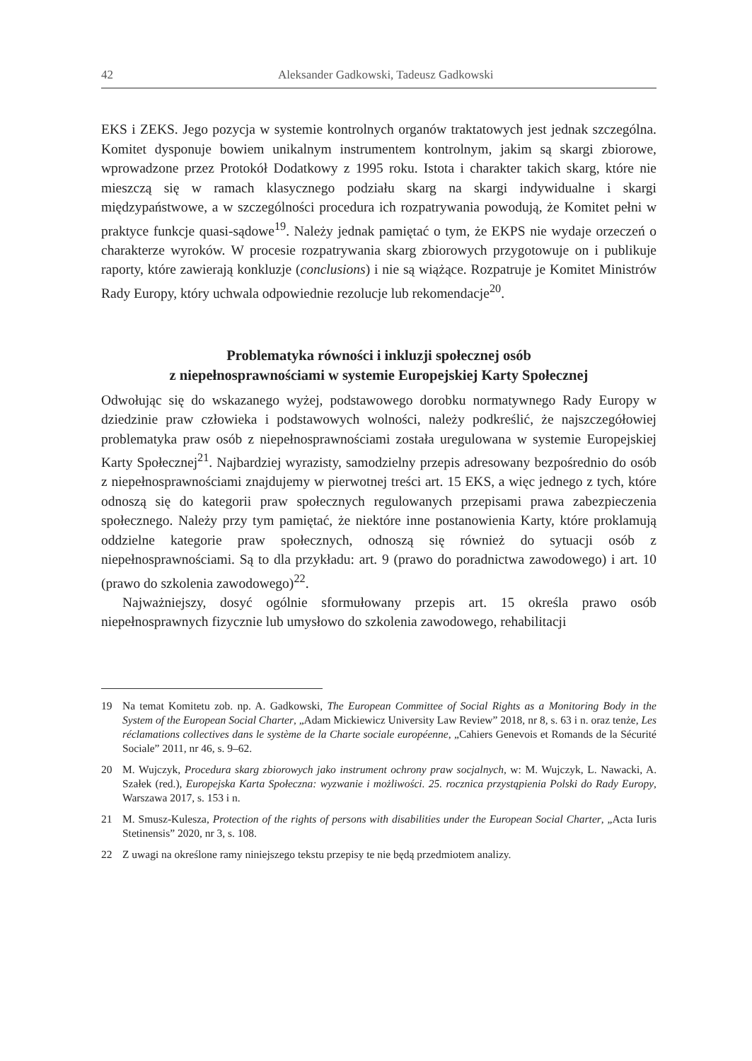42 Aleksander Gadkowski, Tadeusz Gadkowski
EKS i ZEKS. Jego pozycja w systemie kontrolnych organów traktatowych jest jednak szczególna. Komitet dysponuje bowiem unikalnym instrumentem kontrolnym, jakim są skargi zbiorowe, wprowadzone przez Protokół Dodatkowy z 1995 roku. Istota i charakter takich skarg, które nie mieszczą się w ramach klasycznego podziału skarg na skargi indywidualne i skargi międzypaństwowe, a w szczególności procedura ich rozpatrywania powodują, że Komitet pełni w praktyce funkcje quasi-sądowe<sup>19</sup>. Należy jednak pamiętać o tym, że EKPS nie wydaje orzeczeń o charakterze wyroków. W procesie rozpatrywania skarg zbiorowych przygotowuje on i publikuje raporty, które zawierają konkluzje (conclusions) i nie są wiążące. Rozpatruje je Komitet Ministrów Rady Europy, który uchwala odpowiednie rezolucje lub rekomendacje<sup>20</sup>.
Problematyka równości i inkluzji społecznej osób
z niepełnosprawnościami w systemie Europejskiej Karty Społecznej
Odwołując się do wskazanego wyżej, podstawowego dorobku normatywnego Rady Europy w dziedzinie praw człowieka i podstawowych wolności, należy podkreślić, że najszczegółowiej problematyka praw osób z niepełnosprawnościami została uregulowana w systemie Europejskiej Karty Społecznej<sup>21</sup>. Najbardziej wyrazisty, samodzielny przepis adresowany bezpośrednio do osób z niepełnosprawnościami znajdujemy w pierwotnej treści art. 15 EKS, a więc jednego z tych, które odnoszą się do kategorii praw społecznych regulowanych przepisami prawa zabezpieczenia społecznego. Należy przy tym pamiętać, że niektóre inne postanowienia Karty, które proklamują oddzielne kategorie praw społecznych, odnoszą się również do sytuacji osób z niepełnosprawnościami. Są to dla przykładu: art. 9 (prawo do poradnictwa zawodowego) i art. 10 (prawo do szkolenia zawodowego)<sup>22</sup>.
Najważniejszy, dosyć ogólnie sformułowany przepis art. 15 określa prawo osób niepełnosprawnych fizycznie lub umysłowo do szkolenia zawodowego, rehabilitacji
19 Na temat Komitetu zob. np. A. Gadkowski, The European Committee of Social Rights as a Monitoring Body in the System of the European Social Charter, „Adam Mickiewicz University Law Review” 2018, nr 8, s. 63 i n. oraz tenże, Les réclamations collectives dans le système de la Charte sociale européenne, „Cahiers Genevois et Romands de la Sécurité Sociale” 2011, nr 46, s. 9–62.
20 M. Wujczyk, Procedura skarg zbiorowych jako instrument ochrony praw socjalnych, w: M. Wujczyk, L. Nawacki, A. Szałek (red.), Europejska Karta Społeczna: wyzwanie i możliwości. 25. rocznica przystąpienia Polski do Rady Europy, Warszawa 2017, s. 153 i n.
21 M. Smusz-Kulesza, Protection of the rights of persons with disabilities under the European Social Charter, „Acta Iuris Stetinensis” 2020, nr 3, s. 108.
22 Z uwagi na określone ramy niniejszego tekstu przepisy te nie będą przedmiotem analizy.